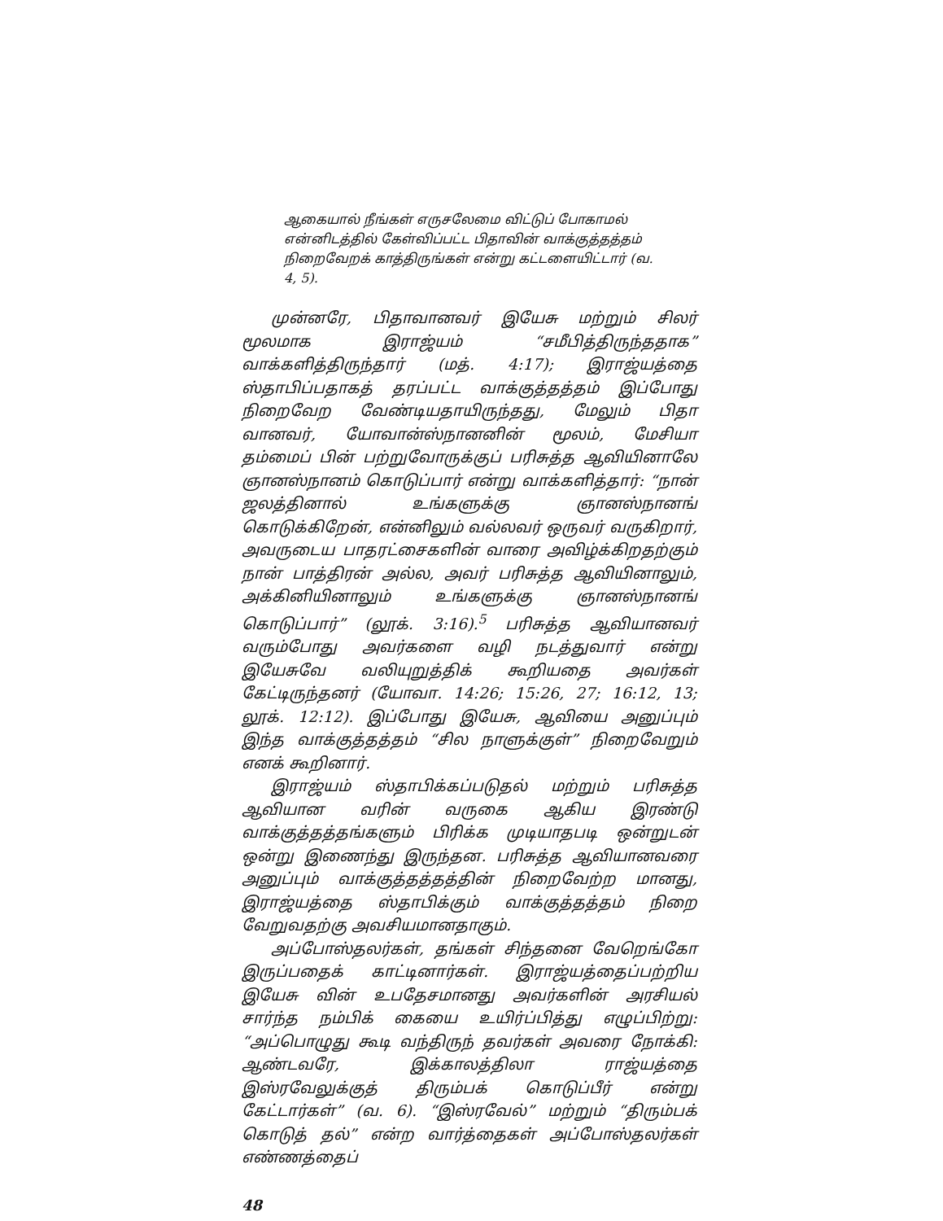ஆகையால் நீங்கள் எருசலேமை விட்டுப் போகாமல் என்னிடத்தில் கேள்விப்பட்ட பிதாவின் வாக்குத்தத்தம் நிறைவேறக் காத்திருங்கள் என்று கட்டளையிட்டார் (வ. 4, 5).
முன்னரே, பிதாவானவர் இயேசு மற்றும் சிலர் மூலமாக இராஜ்யம் “சமீபித்திருந்ததாக” வாக்களித்திருந்தார் (மத். 4:17); இராஜ்யத்தை ஸ்தாபிப்பதாகத் தரப்பட்ட வாக்குத்தத்தம் இப்போது நிறைவேற வேண்டியதாயிருந்தது, மேலும் பிதா வானவர், யோவான்ஸ்நானனின் மூலம், மேசியா தம்மைப் பின் பற்றுவோருக்குப் பரிசுத்த ஆவியினாலே ஞானஸ்நானம் கொடுப்பார் என்று வாக்களித்தார்: “நான் ஜலத்தினால் உங்களுக்கு ஞானஸ்நானங் கொடுக்கிறேன், என்னிலும் வல்லவர் ஒருவர் வருகிறார், அவருடைய பாதரட்சைகளின் வாரை அவிழ்க்கிறதற்கும் நான் பாத்திரன் அல்ல, அவர் பரிசுத்த ஆவியினாலும், அக்கினியினாலும் உங்களுக்கு ஞானஸ்நானங் கொடுப்பார்” (லூக். 3:16).<sup>5</sup> பரிசுத்த ஆவியானவர் வரும்போது அவர்களை வழி நடத்துவார் என்று இயேசுவே வலியுறுத்திக் கூறியதை அவர்கள் கேட்டிருந்தனர் (யோவா. 14:26; 15:26, 27; 16:12, 13; லூக். 12:12). இப்போது இயேசு, ஆவியை அனுப்பும் இந்த வாக்குத்தத்தம் “சில நாளுக்குள்” நிறைவேறும் எனக் கூறினார்.
இராஜ்யம் ஸ்தாபிக்கப்படுதல் மற்றும் பரிசுத்த ஆவியான வரின் வருகை ஆகிய இரண்டு வாக்குத்தத்தங்களும் பிரிக்க முடியாதபடி ஒன்றுடன் ஒன்று இணைந்து இருந்தன. பரிசுத்த ஆவியானவரை அனுப்பும் வாக்குத்தத்தத்தின் நிறைவேற்ற மானது, இராஜ்யத்தை ஸ்தாபிக்கும் வாக்குத்தத்தம் நிறை வேறுவதற்கு அவசியமானதாகும்.
அப்போஸ்தலர்கள், தங்கள் சிந்தனை வேறெங்கோ இருப்பதைக் காட்டினார்கள். இராஜ்யத்தைப்பற்றிய இயேசு வின் உபதேசமானது அவர்களின் அரசியல் சார்ந்த நம்பிக் கையை உயிர்ப்பித்து எழுப்பிற்று: “அப்பொழுது கூடி வந்திருந் தவர்கள் அவரை நோக்கி: ஆண்டவரே, இக்காலத்திலா ராஜ்யத்தை இஸ்ரவேலுக்குத் திரும்பக் கொடுப்பீர் என்று கேட்டார்கள்” (வ. 6). “இஸ்ரவேல்” மற்றும் “திரும்பக் கொடுத் தல்” என்ற வார்த்தைகள் அப்போஸ்தலர்கள் எண்ணத்தைப்
48